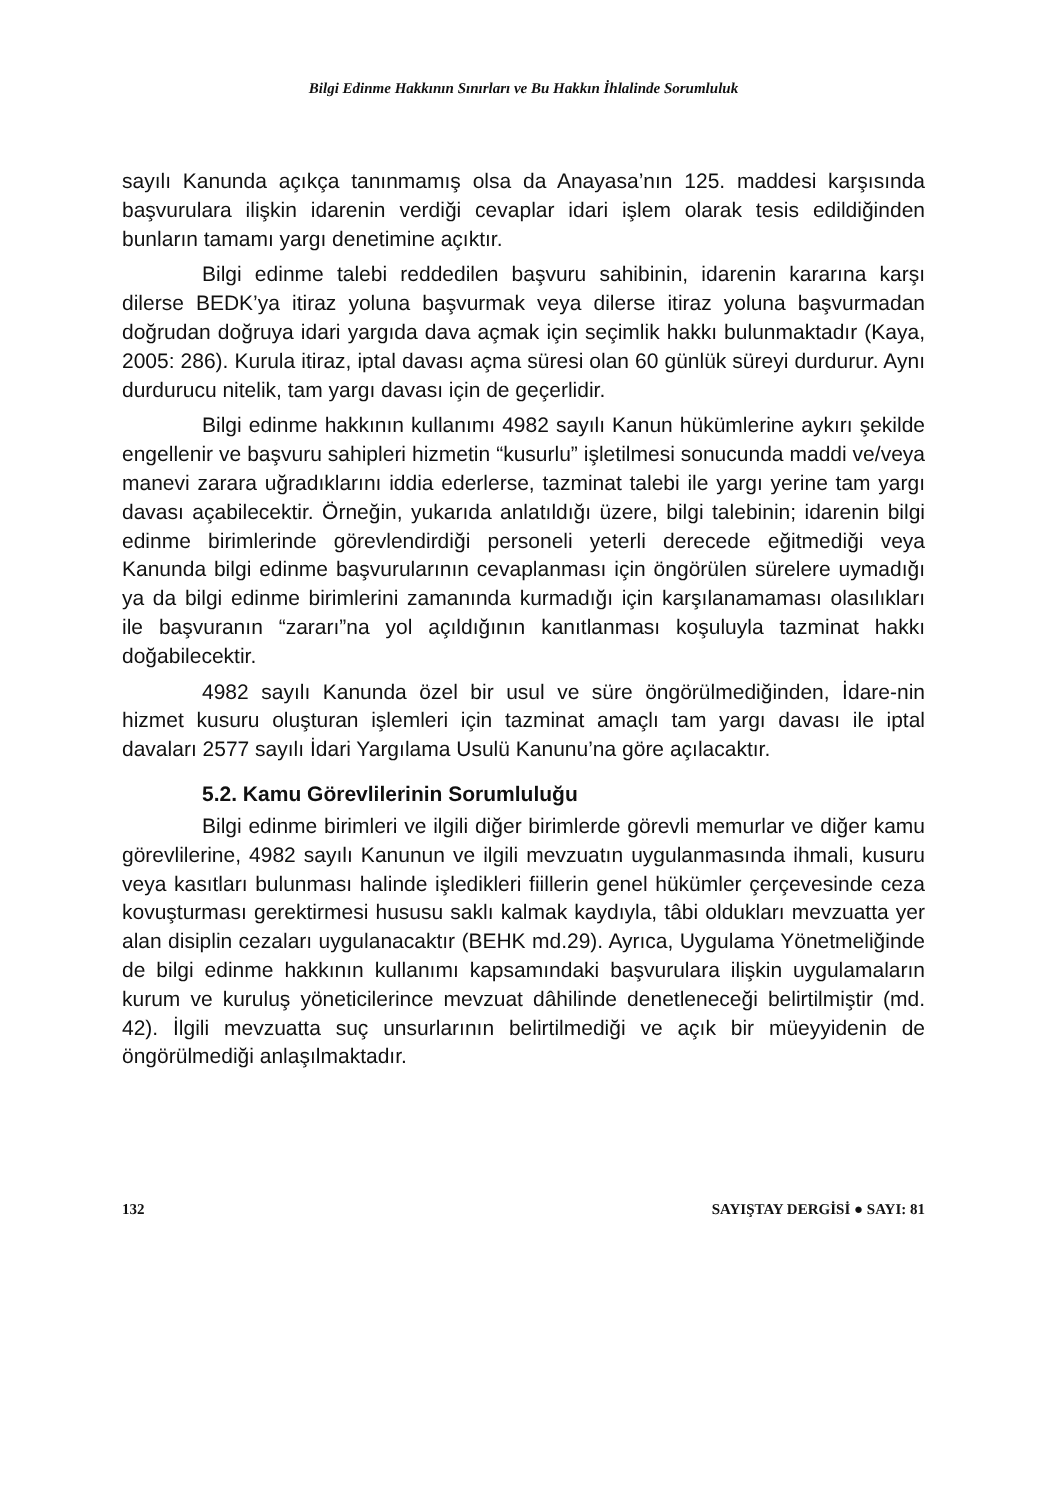Bilgi Edinme Hakkının Sınırları ve Bu Hakkın İhlalinde Sorumluluk
sayılı Kanunda açıkça tanınmamış olsa da Anayasa’nın 125. maddesi karşısında başvurulara ilişkin idarenin verdiği cevaplar idari işlem olarak tesis edildiğinden bunların tamamı yargı denetimine açıktır.
Bilgi edinme talebi reddedilen başvuru sahibinin, idarenin kararına karşı dilerse BEDK’ya itiraz yoluna başvurmak veya dilerse itiraz yoluna başvurmadan doğrudan doğruya idari yargıda dava açmak için seçimlik hakkı bulunmaktadır (Kaya, 2005: 286). Kurula itiraz, iptal davası açma süresi olan 60 günlük süreyi durdurur. Aynı durdurucu nitelik, tam yargı davası için de geçerlidir.
Bilgi edinme hakkının kullanımı 4982 sayılı Kanun hükümlerine aykırı şekilde engellenir ve başvuru sahipleri hizmetin “kusurlu” işletilmesi sonucunda maddi ve/veya manevi zarara uğradıklarını iddia ederlerse, tazminat talebi ile yargı yerine tam yargı davası açabilecektir. Örneğin, yukarıda anlatıldığı üzere, bilgi talebinin; idarenin bilgi edinme birimlerinde görevlendirdiği personeli yeterli derecede eğitmediği veya Kanunda bilgi edinme başvurularının cevaplanması için öngörülen sürelere uymadığı ya da bilgi edinme birimlerini zamanında kurmadığı için karşılanamaması olasılıkları ile başvuranın “zararı”na yol açıldığının kanıtlanması koşuluyla tazminat hakkı doğabilecektir.
4982 sayılı Kanunda özel bir usul ve süre öngörülmediğinden, İdare-nin hizmet kusuru oluşturan işlemleri için tazminat amaçlı tam yargı davası ile iptal davaları 2577 sayılı İdari Yargılama Usulü Kanunu’na göre açılacaktır.
5.2. Kamu Görevlilerinin Sorumluluğu
Bilgi edinme birimleri ve ilgili diğer birimlerde görevli memurlar ve diğer kamu görevlilerine, 4982 sayılı Kanunun ve ilgili mevzuatın uygulanmasında ihmali, kusuru veya kasıtları bulunması halinde işledikleri fiillerin genel hükümler çerçevesinde ceza kovuşturması gerektirmesi hususu saklı kalmak kaydıyla, tâbi oldukları mevzuatta yer alan disiplin cezaları uygulanacaktır (BEHK md.29). Ayrıca, Uygulama Yönetmeliğinde de bilgi edinme hakkının kullanımı kapsamındaki başvurulara ilişkin uygulamaların kurum ve kuruluş yöneticilerince mevzuat dâhilinde denetleneceği belirtilmiştir (md. 42). İlgili mevzuatta suç unsurlarının belirtilmediği ve açık bir müeyyidenin de öngörülmediği anlaşılmaktadır.
132 SAYIŞTAY DERGİSİ ● SAYI: 81